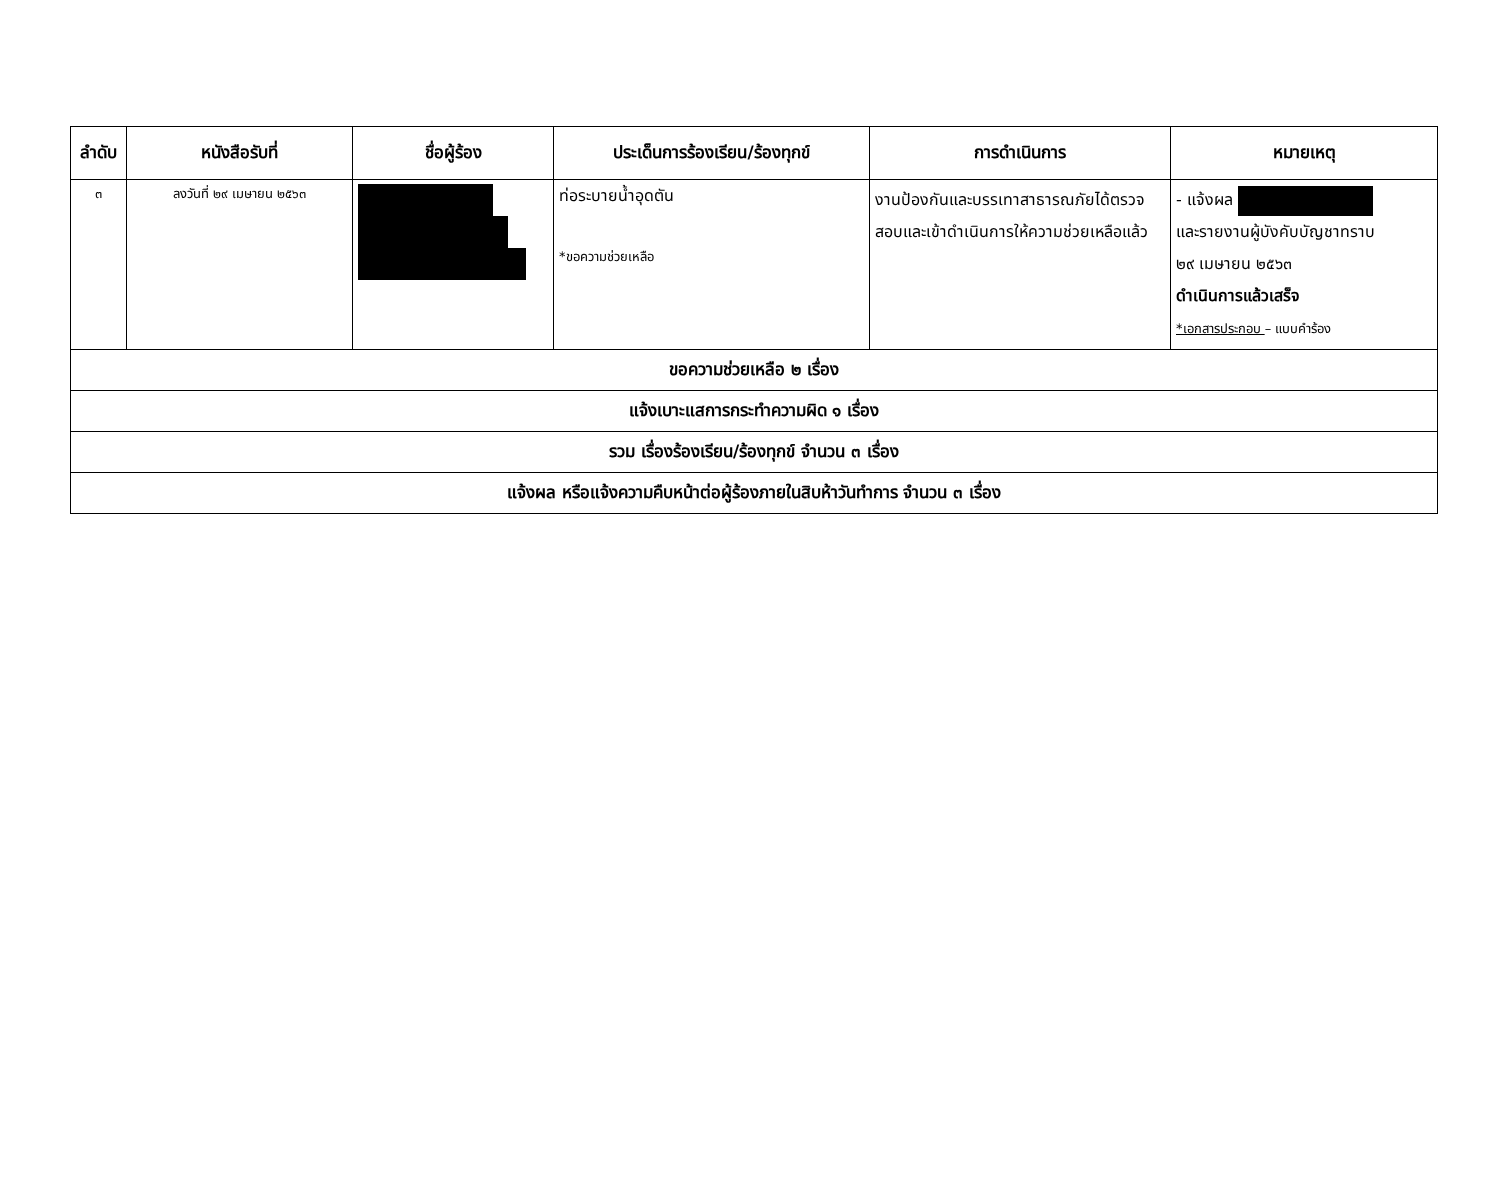| ลำดับ | หนังสือรับที่ | ชื่อผู้ร้อง | ประเด็นการร้องเรียน/ร้องทุกข์ | การดำเนินการ | หมายเหตุ |
| --- | --- | --- | --- | --- | --- |
| ๓ | ลงวันที่ ๒๙ เมษายน ๒๕๖๓ | | ท่อระบายน้ำอุดตัน *ขอความช่วยเหลือ | งานป้องกันและบรรเทาสาธารณภัยได้ตรวจสอบและเข้าดำเนินการให้ความช่วยเหลือแล้ว | - แจ้งผล และรายงานผู้บังคับบัญชาทราบ ๒๙ เมษายน ๒๕๖๓ ดำเนินการแล้วเสร็จ *เอกสารประกอบ – แบบคำร้อง |
| ขอความช่วยเหลือ ๒ เรื่อง | | | | | |
| แจ้งเบาะแสการกระทำความผิด ๑ เรื่อง | | | | | |
| รวม เรื่องร้องเรียน/ร้องทุกข์ จำนวน ๓ เรื่อง | | | | | |
| แจ้งผล หรือแจ้งความคืบหน้าต่อผู้ร้องภายในสิบห้าวันทำการ จำนวน ๓ เรื่อง | | | | | |